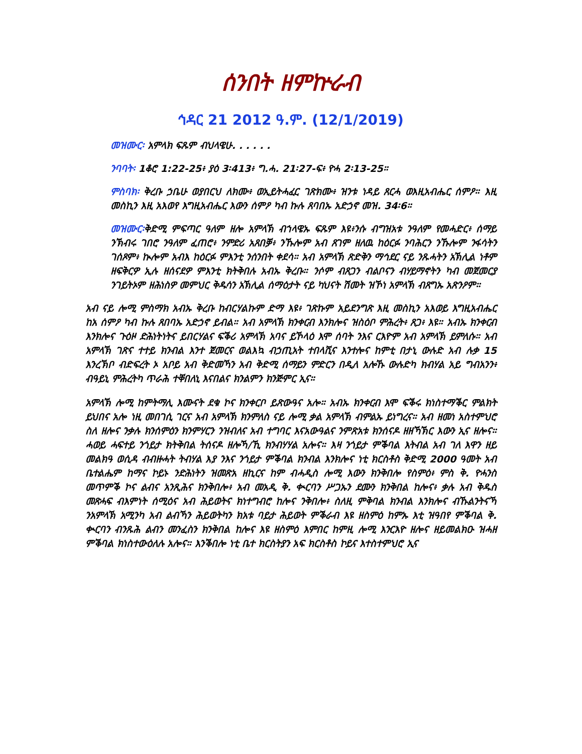ሰንበት ዘምኵራብ
ኅዳር 21 2012 ዓ.ም. (12/1/2019)
መዝሙር፡ አምላክ ፍጹም ብህላዌሁ. . . . . .
ንባባት፡ 1ቆሮ 1:22-25፥ ያዕ 3፡413፥ ግ.ሓ. 21፡27-ፍ፥ ዮሓ 2፡13-25።
ምስባክ፡ ቅረቡ ኃቤሁ ወያበርህ ለክሙ፥ ወኢይትሓፈር ገጽክሙ፥ ዝንቱ ነዳይ ጸርሓ ወእዚአብሔር ሰምዖ። እዚ መስኪን እዚ አእወየ እግዚአብሔር እውን ሰምዖ ካብ ኩሉ ጸባበኡ አድኃኖ መዝ. 34፡6።
መዝሙር፡ቅድሚ ምፍጣር ዓለም ዘሎ አምላኽ ብኀላዌኡ ፍጹም እዩ፥ንሱ ብግዝአቱ ንዓለም የመሓድር፥ ሰማይ ንኽብሩ ገበሮ ንዓለም ፈጠሮ፥ ንምድሪ አጸበቓ፥ ንኹሎም አብ ጸገም ዘለዉ ከዕርፉ ንባሕርን ንኹሎም ንፋሳትን ገሰጾም፥ ኲሎም አብእ ከዕርፉ ምእንቲ ንሰንበት ቀደሳ። አብ አምላኽ ጽድቅን ማኅደር ናይ ንጹሓትን አኽሊል ነቶም ዘፍቅርዎ ኢሉ ዘሰናደዎ ምእንቲ ክትቅበሉ አብኡ ቅረቡ። ንሶም ብጸጋን ብልቦናን ብሃይማኖትን ካብ መጀመርያ ንገይትኦም ዘሕነስዎ መምህር ቅዱሳን አኽሊል ሰማዕታት ናይ ካህናት ሽመት ዝኾነ አምላኽ ብጸግኡ አጽንዖም።
አብ ናይ ሎሚ ምስማክ አብኡ ቅረቡ ከብርሃልኩም ድማ እዩ፥ ገጽኩም አይደንግጽ እዚ መስኪን አእወይ እግዚአብሔር ከአ ሰምዖ ካብ ኩሉ ጸበባኡ አድኃኖ ይብል። አብ አምላኽ ክንቀርብ እንክሎና ዝስዕቦ ምሕረት፥ ጸጋ፥ እዩ። አብኡ ክንቀርብ እንክሎና ጉዕዞ ድሕነትነትና ይበርሃልና ፍቕሪ አምላኽ አባና ይኾላዕ እሞ ሰባት ንእና ርእዮም አብ አምላኽ ይምለሱ። አብ አምላኽ ገጽና ተተይ ክንብል እንተ ጀመርና ወልእኳ ብኃጢአት ተበላሺና እንተሎና ከምቲ በታኒ ውሉድ አብ ሉቃ 15 እንረኽቦ ብድፍረት ኦ አቦይ አብ ቅድመኻን አብ ቅድሚ ሰማይን ምድርን በዲለ አሎኹ ውሉድካ ክብሃል አይ ግብአንን፥ ብዓይኒ ምሕረትካ ጥራሕ ተቐበለኒ እናበልና ክንልምን ክንጅምር ኢና።
አምላኽ ሎሚ ከምትማሊ እሙናት ደቁ ኮና ክንቀርቦ ይጽውዓና አሎ። አብኡ ክንቀርብ እሞ ፍቕሩ ክነስተማቕር ምልክት ይህበና አሎ ነዚ መበገሲ ገርና አብ አምላኽ ክንምለስ ናይ ሎሚ ቃል አምላኽ ብምልኡ ይነግረና። አብ ዘመነ አስተምህሮ ስለ ዘሎና ንቃሉ ክንሰምዕን ክንምሃርን ንዝብለና አብ ተግባር እናአውዓልና ንምጽአቱ ክንሰናዶ ዘዘኻኽር እውን ኢና ዘሎና። ሓወይ ሓፍተይ ንጎይታ ክትቅበል ትሰናዶ ዘሎኻ/ኺ ክንብሃሃል አሎና። እዛ ንጎይታ ምቕባል እትብል አብ ገለ እዋን ዘይ መልክዓ ወሲዳ ብብዙሓት ትብሃል እያ ንእና ንጎይታ ምቕባል ክንብል እንክሎና ነቲ ክርስቶስ ቅድሚ 2000 ዓመት አብ ቤተልሔም ከማና ኮይኑ ንድሕነትን ዝመጽአ ዘኪርና ከም ብሓዲስ ሎሚ እውን ክንቅበሎ የስምዕ፥ ምስ ቅ. ዮሓንስ መጥምቕ ኮና ልብና አንጺሕና ክንቅበሎ፥ አብ መአዲ ቅ. ቊርባን ሥጋኡን ደሙን ክንቅበል ከሎና፥ ቃሉ አብ ቅዱስ መጽሓፍ ብእምነት ሰሚዕና አብ ሕይወትና ክነተግብሮ ከሎና ንቅበሎ፥ ስለዚ ምቅባል ክንብል እንክሎና ብኹልንትናኻ ንአምላኽ አሚንካ አብ ልብኻን ሕይወትካን ክአቱ ባይታ ሕይወት ምቕራብ እዩ ዘስምዕ ከምኡ እቲ ዝዓበየ ምቕባል ቅ. ቊርባን ብንጹሕ ልብን መንፈስን ክንቅበል ከሎና እዩ ዘስምዕ እምበር ከምዚ ሎሚ እንርእዮ ዘሎና ዘይመልክዑ ዝሓዘ ምቕባል ክነስተውዕለሉ አሎና። እንቕበሎ ነቲ ቤተ ክርስትያን አፍ ክርስቶስ ኮይና እተስተምህሮ ኢና